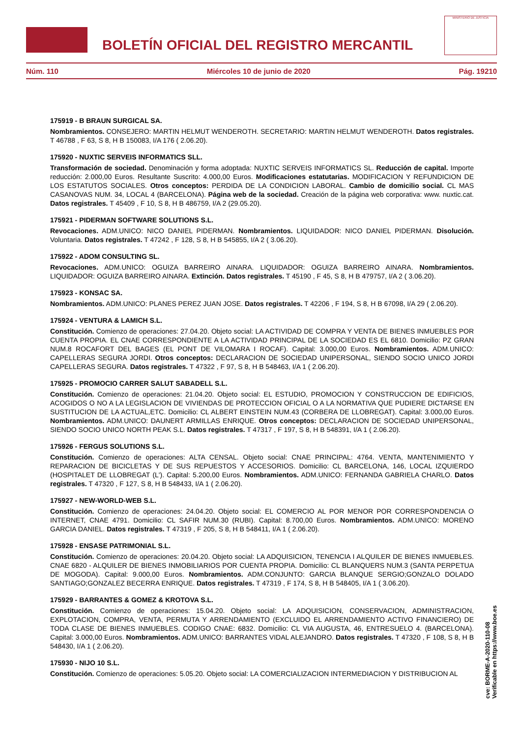BOLETÍN OFICIAL DEL REGISTRO MERCANTIL
MINISTERIO DE JUSTICIA
Núm. 110 Miércoles 10 de junio de 2020 Pág. 19210
175919 - B BRAUN SURGICAL SA.
Nombramientos. CONSEJERO: MARTIN HELMUT WENDEROTH. SECRETARIO: MARTIN HELMUT WENDEROTH. Datos registrales. T 46788 , F 63, S 8, H B 150083, I/A 176 ( 2.06.20).
175920 - NUXTIC SERVEIS INFORMATICS SLL.
Transformación de sociedad. Denominación y forma adoptada: NUXTIC SERVEIS INFORMATICS SL. Reducción de capital. Importe reducción: 2.000,00 Euros. Resultante Suscrito: 4.000,00 Euros. Modificaciones estatutarias. MODIFICACION Y REFUNDICION DE LOS ESTATUTOS SOCIALES. Otros conceptos: PERDIDA DE LA CONDICION LABORAL. Cambio de domicilio social. CL MAS CASANOVAS NUM. 34, LOCAL 4 (BARCELONA). Página web de la sociedad. Creación de la página web corporativa: www. nuxtic.cat. Datos registrales. T 45409 , F 10, S 8, H B 486759, I/A 2 (29.05.20).
175921 - PIDERMAN SOFTWARE SOLUTIONS S.L.
Revocaciones. ADM.UNICO: NICO DANIEL PIDERMAN. Nombramientos. LIQUIDADOR: NICO DANIEL PIDERMAN. Disolución. Voluntaria. Datos registrales. T 47242 , F 128, S 8, H B 545855, I/A 2 ( 3.06.20).
175922 - ADOM CONSULTING SL.
Revocaciones. ADM.UNICO: OGUIZA BARREIRO AINARA. LIQUIDADOR: OGUIZA BARREIRO AINARA. Nombramientos. LIQUIDADOR: OGUIZA BARREIRO AINARA. Extinción. Datos registrales. T 45190 , F 45, S 8, H B 479757, I/A 2 ( 3.06.20).
175923 - KONSAC SA.
Nombramientos. ADM.UNICO: PLANES PEREZ JUAN JOSE. Datos registrales. T 42206 , F 194, S 8, H B 67098, I/A 29 ( 2.06.20).
175924 - VENTURA & LAMICH S.L.
Constitución. Comienzo de operaciones: 27.04.20. Objeto social: LA ACTIVIDAD DE COMPRA Y VENTA DE BIENES INMUEBLES POR CUENTA PROPIA. EL CNAE CORRESPONDIENTE A LA ACTIVIDAD PRINCIPAL DE LA SOCIEDAD ES EL 6810. Domicilio: PZ GRAN NUM.8 ROCAFORT DEL BAGES (EL PONT DE VILOMARA I ROCAF). Capital: 3.000,00 Euros. Nombramientos. ADM.UNICO: CAPELLERAS SEGURA JORDI. Otros conceptos: DECLARACION DE SOCIEDAD UNIPERSONAL, SIENDO SOCIO UNICO JORDI CAPELLERAS SEGURA. Datos registrales. T 47322 , F 97, S 8, H B 548463, I/A 1 ( 2.06.20).
175925 - PROMOCIO CARRER SALUT SABADELL S.L.
Constitución. Comienzo de operaciones: 21.04.20. Objeto social: EL ESTUDIO, PROMOCION Y CONSTRUCCION DE EDIFICIOS, ACOGIDOS O NO A LA LEGISLACION DE VIVIENDAS DE PROTECCION OFICIAL O A LA NORMATIVA QUE PUDIERE DICTARSE EN SUSTITUCION DE LA ACTUAL,ETC. Domicilio: CL ALBERT EINSTEIN NUM.43 (CORBERA DE LLOBREGAT). Capital: 3.000,00 Euros. Nombramientos. ADM.UNICO: DAUNERT ARMILLAS ENRIQUE. Otros conceptos: DECLARACION DE SOCIEDAD UNIPERSONAL, SIENDO SOCIO UNICO NORTH PEAK S.L. Datos registrales. T 47317 , F 197, S 8, H B 548391, I/A 1 ( 2.06.20).
175926 - FERGUS SOLUTIONS S.L.
Constitución. Comienzo de operaciones: ALTA CENSAL. Objeto social: CNAE PRINCIPAL: 4764. VENTA, MANTENIMIENTO Y REPARACION DE BICICLETAS Y DE SUS REPUESTOS Y ACCESORIOS. Domicilio: CL BARCELONA, 146, LOCAL IZQUIERDO (HOSPITALET DE LLOBREGAT (L'). Capital: 5.200,00 Euros. Nombramientos. ADM.UNICO: FERNANDA GABRIELA CHARLO. Datos registrales. T 47320 , F 127, S 8, H B 548433, I/A 1 ( 2.06.20).
175927 - NEW-WORLD-WEB S.L.
Constitución. Comienzo de operaciones: 24.04.20. Objeto social: EL COMERCIO AL POR MENOR POR CORRESPONDENCIA O INTERNET, CNAE 4791. Domicilio: CL SAFIR NUM.30 (RUBI). Capital: 8.700,00 Euros. Nombramientos. ADM.UNICO: MORENO GARCIA DANIEL. Datos registrales. T 47319 , F 205, S 8, H B 548411, I/A 1 ( 2.06.20).
175928 - ENSASE PATRIMONIAL S.L.
Constitución. Comienzo de operaciones: 20.04.20. Objeto social: LA ADQUISICION, TENENCIA I ALQUILER DE BIENES INMUEBLES. CNAE 6820 - ALQUILER DE BIENES INMOBILIARIOS POR CUENTA PROPIA. Domicilio: CL BLANQUERS NUM.3 (SANTA PERPETUA DE MOGODA). Capital: 9.000,00 Euros. Nombramientos. ADM.CONJUNTO: GARCIA BLANQUE SERGIO;GONZALO DOLADO SANTIAGO;GONZALEZ BECERRA ENRIQUE. Datos registrales. T 47319 , F 174, S 8, H B 548405, I/A 1 ( 3.06.20).
175929 - BARRANTES & GOMEZ & KROTOVA S.L.
Constitución. Comienzo de operaciones: 15.04.20. Objeto social: LA ADQUISICION, CONSERVACION, ADMINISTRACION, EXPLOTACION, COMPRA, VENTA, PERMUTA Y ARRENDAMIENTO (EXCLUIDO EL ARRENDAMIENTO ACTIVO FINANCIERO) DE TODA CLASE DE BIENES INMUEBLES. CODIGO CNAE: 6832. Domicilio: CL VIA AUGUSTA, 46, ENTRESUELO 4. (BARCELONA). Capital: 3.000,00 Euros. Nombramientos. ADM.UNICO: BARRANTES VIDAL ALEJANDRO. Datos registrales. T 47320 , F 108, S 8, H B 548430, I/A 1 ( 2.06.20).
175930 - NIJO 10 S.L.
Constitución. Comienzo de operaciones: 5.05.20. Objeto social: LA COMERCIALIZACION INTERMEDIACION Y DISTRIBUCION AL
cve: BORME-A-2020-110-08
Verificable en https://www.boe.es